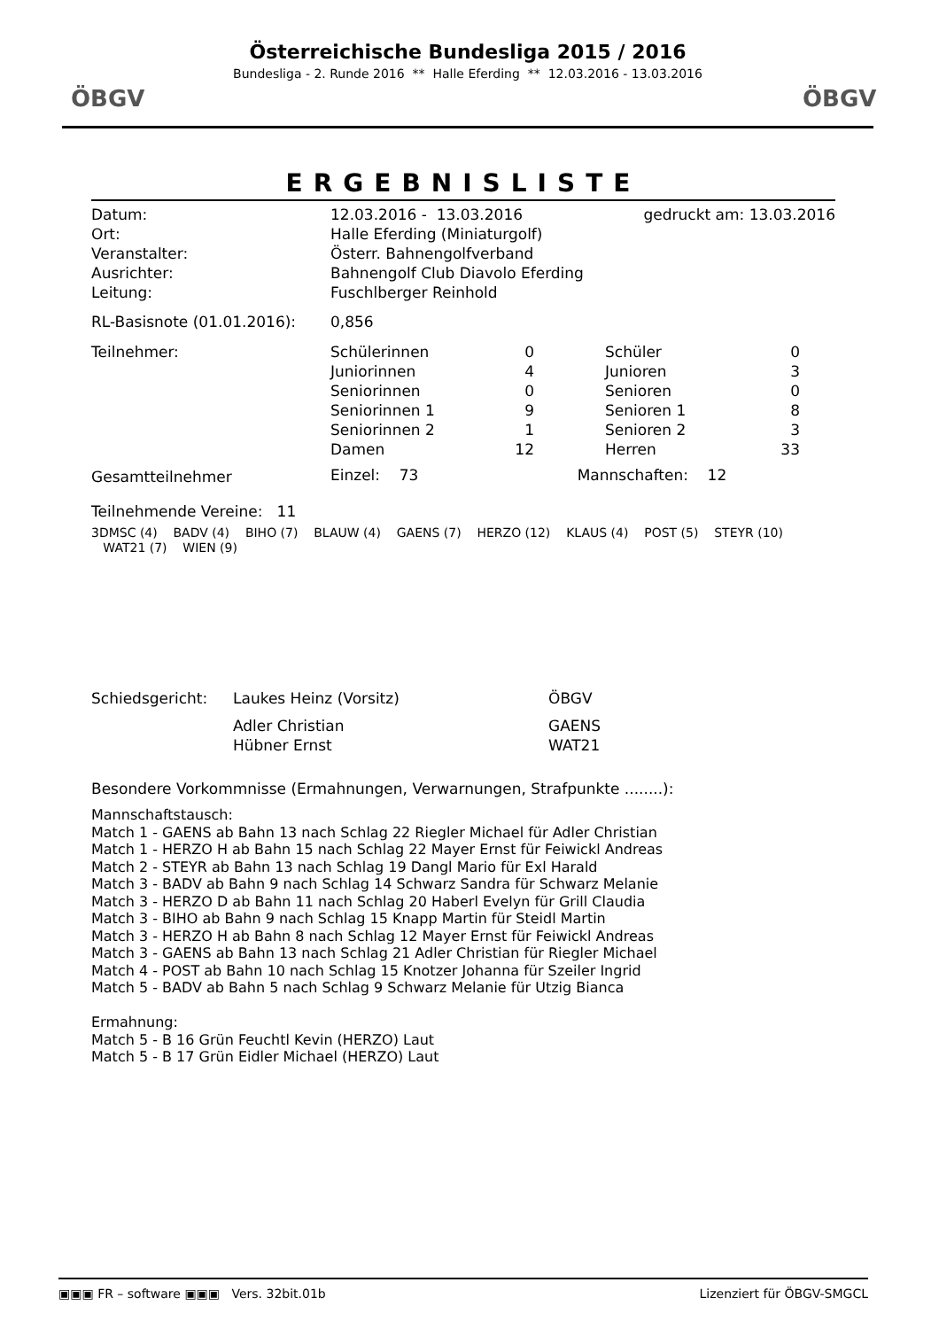ÖBGV ÖBGV
Österreichische Bundesliga 2015 / 2016
Bundesliga - 2. Runde 2016 ** Halle Eferding ** 12.03.2016 - 13.03.2016
ERGEBNISLISTE
| Datum: | 12.03.2016 - 13.03.2016 | gedruckt am: 13.03.2016 |
| Ort: | Halle Eferding (Miniaturgolf) | |
| Veranstalter: | Österr. Bahnengolfverband | |
| Ausrichter: | Bahnengolf Club Diavolo Eferding | |
| Leitung: | Fuschlberger Reinhold | |
| RL-Basisnote (01.01.2016): | 0,856 | |
| Teilnehmer: | Schülerinnen | 0 | | Schüler | 0 |
| | Juniorinnen | 4 | | Junioren | 3 |
| | Seniorinnen | 0 | | Senioren | 0 |
| | Seniorinnen 1 | 9 | | Senioren 1 | 8 |
| | Seniorinnen 2 | 1 | | Senioren 2 | 3 |
| | Damen | 12 | | Herren | 33 |
| Gesamtteilnehmer | Einzel: 73 | | Mannschaften: 12 | | |
Teilnehmende Vereine: 11
3DMSC (4) BADV (4) BIHO (7) BLAUW (4) GAENS (7) HERZO (12) KLAUS (4) POST (5) STEYR (10) WAT21 (7) WIEN (9)
| Schiedsgericht: | Laukes Heinz (Vorsitz) | ÖBGV |
| | Adler Christian | GAENS |
| | Hübner Ernst | WAT21 |
Besondere Vorkommnisse (Ermahnungen, Verwarnungen, Strafpunkte ........):
Mannschaftstausch:
Match 1 - GAENS ab Bahn 13 nach Schlag 22 Riegler Michael für Adler Christian
Match 1 - HERZO H ab Bahn 15 nach Schlag 22 Mayer Ernst für Feiwickl Andreas
Match 2 - STEYR ab Bahn 13 nach Schlag 19 Dangl Mario für Exl Harald
Match 3 - BADV ab Bahn 9 nach Schlag 14 Schwarz Sandra für Schwarz Melanie
Match 3 - HERZO D ab Bahn 11 nach Schlag 20 Haberl Evelyn für Grill Claudia
Match 3 - BIHO ab Bahn 9 nach Schlag 15 Knapp Martin für Steidl Martin
Match 3 - HERZO H ab Bahn 8 nach Schlag 12 Mayer Ernst für Feiwickl Andreas
Match 3 - GAENS ab Bahn 13 nach Schlag 21 Adler Christian für Riegler Michael
Match 4 - POST ab Bahn 10 nach Schlag 15 Knotzer Johanna für Szeiler Ingrid
Match 5 - BADV ab Bahn 5 nach Schlag 9 Schwarz Melanie für Utzig Bianca
Ermahnung:
Match 5 - B 16 Grün Feuchtl Kevin (HERZO) Laut
Match 5 - B 17 Grün Eidler Michael (HERZO) Laut
▣▣▣ FR – software ▣▣▣ Vers. 32bit.01b Lizenziert für ÖBGV-SMGCL